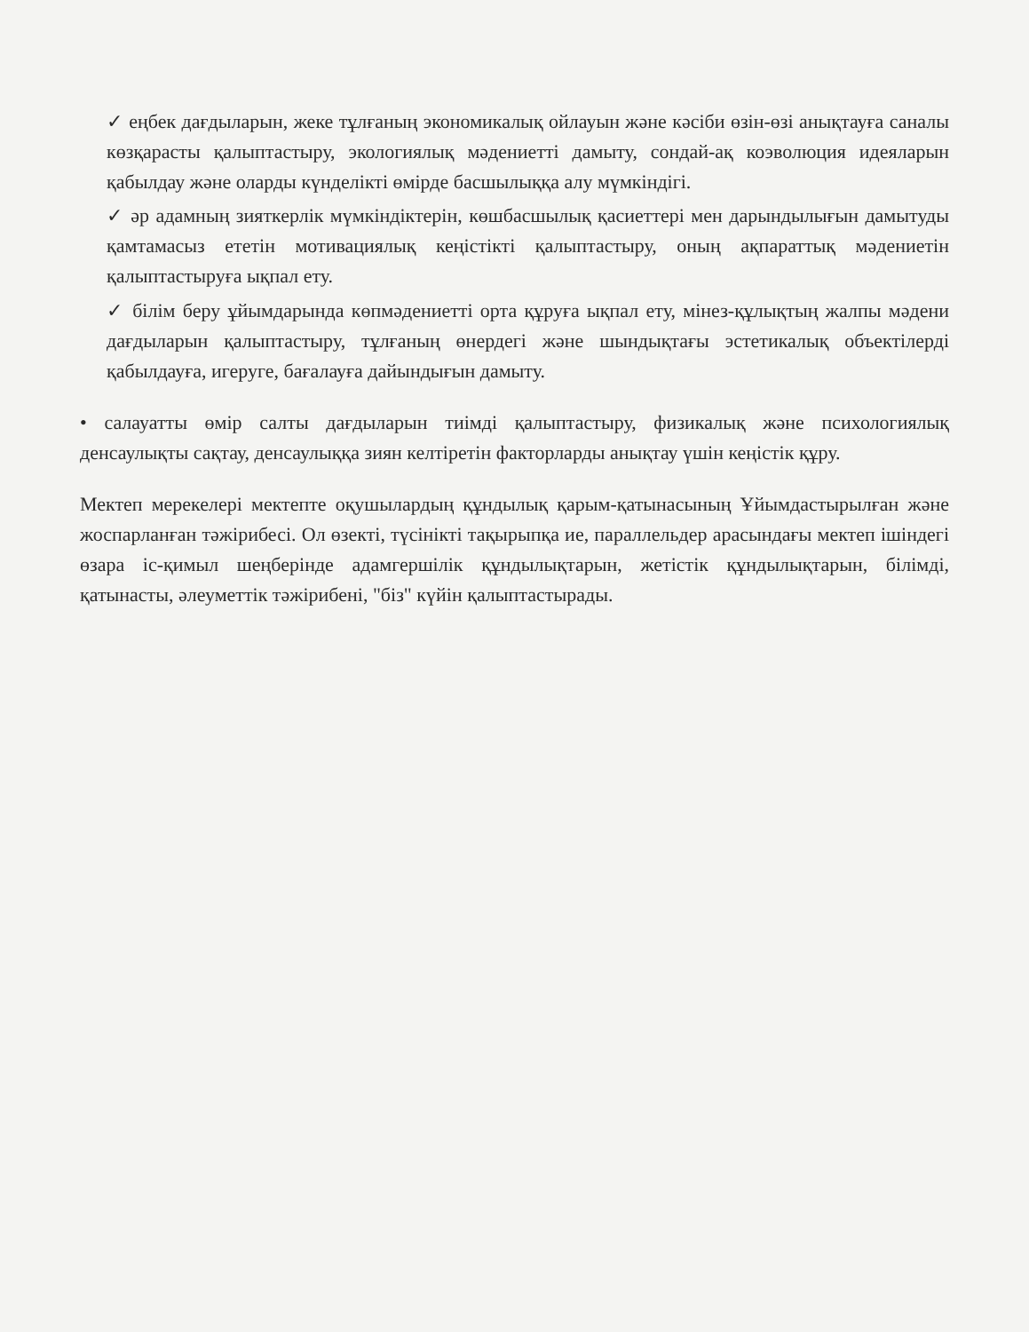✓ еңбек дағдыларын, жеке тұлғаның экономикалық ойлауын және кәсіби өзін-өзі анықтауға саналы көзқарасты қалыптастыру, экологиялық мәдениетті дамыту, сондай-ақ коэволюция идеяларын қабылдау және оларды күнделікті өмірде басшылыққа алу мүмкіндігі.
✓ әр адамның зияткерлік мүмкіндіктерін, көшбасшылық қасиеттері мен дарындылығын дамытуды қамтамасыз ететін мотивациялық кеңістікті қалыптастыру, оның ақпараттық мәдениетін қалыптастыруға ықпал ету.
✓ білім беру ұйымдарында көпмәдениетті орта құруға ықпал ету, мінез-құлықтың жалпы мәдени дағдыларын қалыптастыру, тұлғаның өнердегі және шындықтағы эстетикалық объектілерді қабылдауға, игеруге, бағалауға дайындығын дамыту.
• салауатты өмір салты дағдыларын тиімді қалыптастыру, физикалық және психологиялық денсаулықты сақтау, денсаулыққа зиян келтіретін факторларды анықтау үшін кеңістік құру.
Мектеп мерекелері мектепте оқушылардың құндылық қарым-қатынасының Ұйымдастырылған және жоспарланған тәжірибесі. Ол өзекті, түсінікті тақырыпқа ие, параллельдер арасындағы мектеп ішіндегі өзара іс-қимыл шеңберінде адамгершілік құндылықтарын, жетістік құндылықтарын, білімді, қатынасты, әлеуметтік тәжірибені, "біз" күйін қалыптастырады.